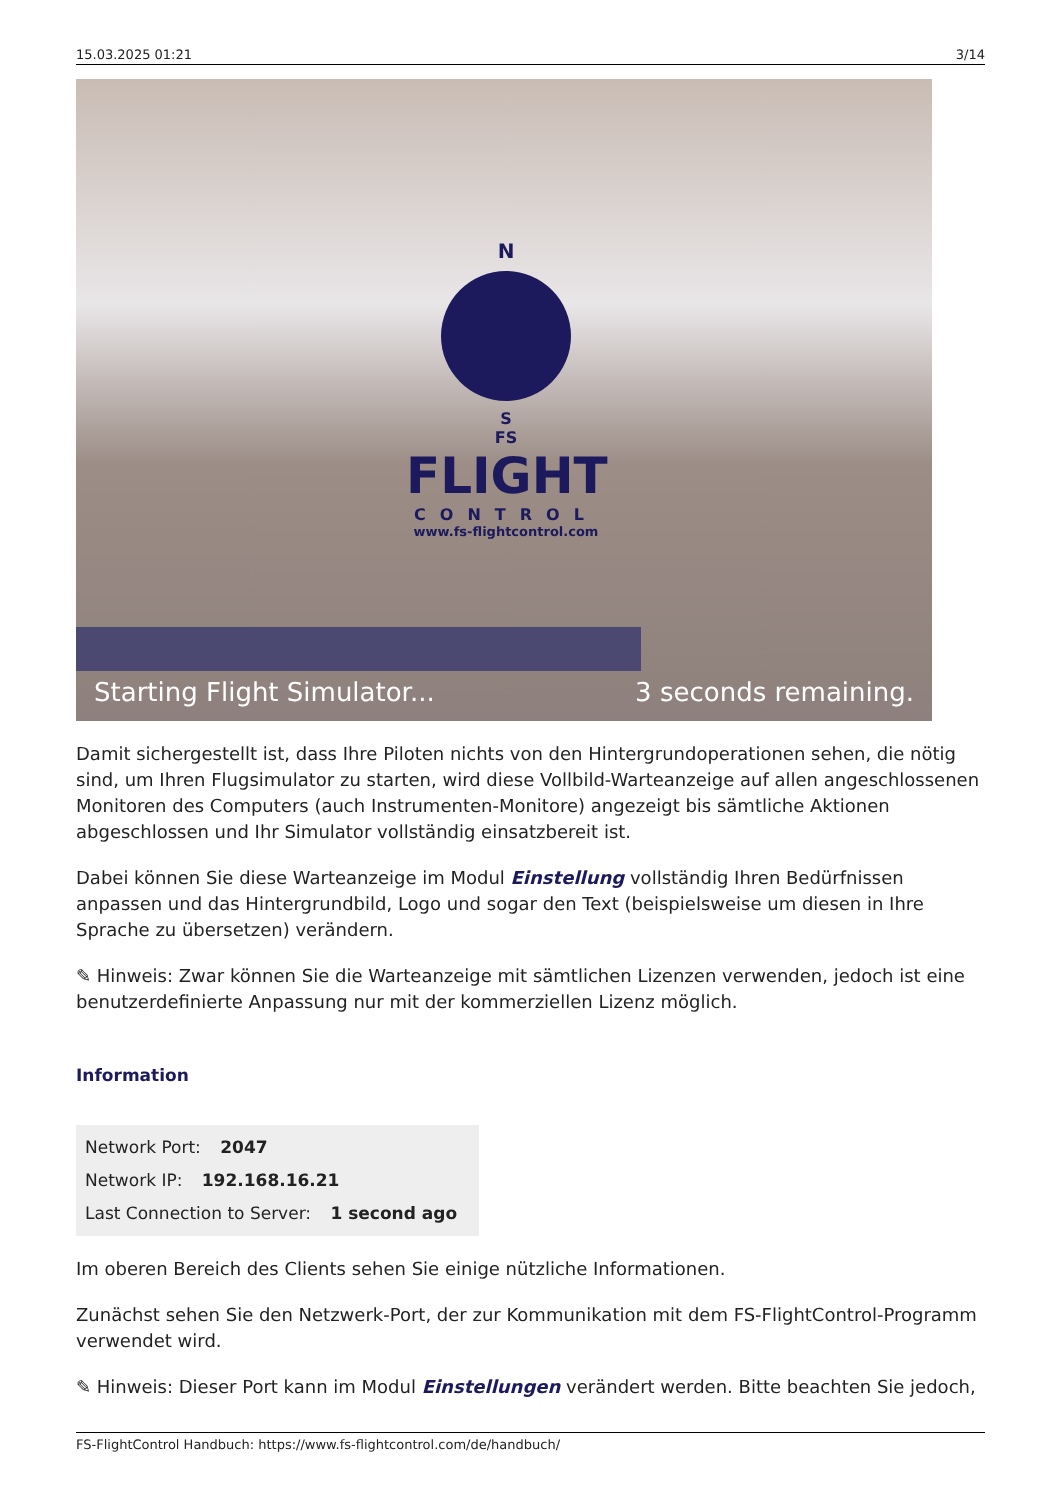15.03.2025 01:21 3/14
N
S
FS
FLIGHT
CONTROL
www.fs-flightcontrol.com
Starting Flight Simulator... 3 seconds remaining.
Damit sichergestellt ist, dass Ihre Piloten nichts von den Hintergrundoperationen sehen, die nötig sind, um Ihren Flugsimulator zu starten, wird diese Vollbild-Warteanzeige auf allen angeschlossenen Monitoren des Computers (auch Instrumenten-Monitore) angezeigt bis sämtliche Aktionen abgeschlossen und Ihr Simulator vollständig einsatzbereit ist.
Dabei können Sie diese Warteanzeige im Modul Einstellung vollständig Ihren Bedürfnissen anpassen und das Hintergrundbild, Logo und sogar den Text (beispielsweise um diesen in Ihre Sprache zu übersetzen) verändern.
✎ Hinweis: Zwar können Sie die Warteanzeige mit sämtlichen Lizenzen verwenden, jedoch ist eine benutzerdefinierte Anpassung nur mit der kommerziellen Lizenz möglich.
Information
Network Port: 2047
Network IP: 192.168.16.21
Last Connection to Server: 1 second ago
Im oberen Bereich des Clients sehen Sie einige nützliche Informationen.
Zunächst sehen Sie den Netzwerk-Port, der zur Kommunikation mit dem FS-FlightControl-Programm verwendet wird.
✎ Hinweis: Dieser Port kann im Modul Einstellungen verändert werden. Bitte beachten Sie jedoch,
FS-FlightControl Handbuch: https://www.fs-flightcontrol.com/de/handbuch/